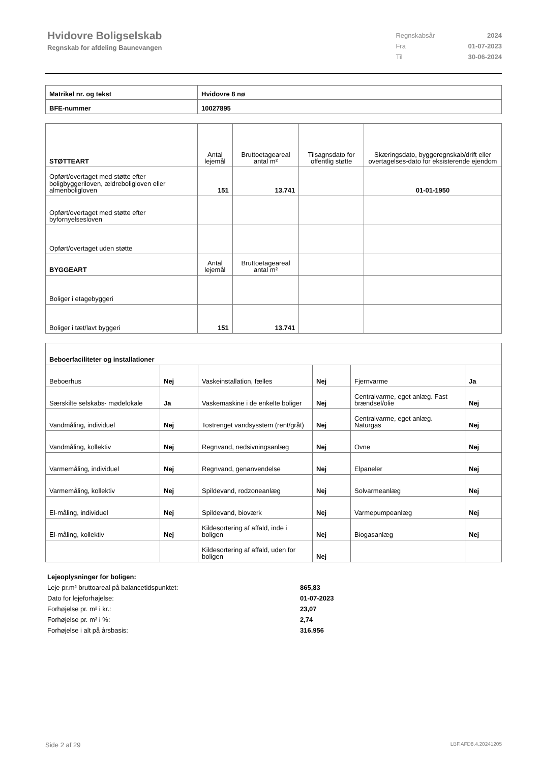Hvidovre Boligselskab
Regnskab for afdeling Baunevangen
| Regnskabsår | 2024 |
| Fra | 01-07-2023 |
| Til | 30-06-2024 |
| Matrikel nr. og tekst | Hvidovre 8 nø |
| BFE-nummer | 10027895 |
| STØTTEART | Antal lejemål | Bruttoetageareal antal m² | Tilsagnsdato for offentlig støtte | Skæringsdato, byggeregnskab/drift eller overtagelses-dato for eksisterende ejendom |
| --- | --- | --- | --- | --- |
| Opført/overtaget med støtte efter boligbyggeriloven, ældreboligloven eller almenboligloven | 151 | 13.741 | | 01-01-1950 |
| Opført/overtaget med støtte efter byfornyelsesloven | | | | |
| Opført/overtaget uden støtte | | | | |
| BYGGEART | Antal lejemål | Bruttoetageareal antal m² | | |
| Boliger i etagebyggeri | | | | |
| Boliger i tæt/lavt byggeri | 151 | 13.741 | | |
| Beboerfaciliteter og installationer | | | | | |
| Beboerhus | Nej | Vaskeinstallation, fælles | Nej | Fjernvarme | Ja |
| Særskilte selskabs- mødelokale | Ja | Vaskemaskine i de enkelte boliger | Nej | Centralvarme, eget anlæg. Fast brændsel/olie | Nej |
| Vandmåling, individuel | Nej | Tostrenget vandsysstem (rent/gråt) | Nej | Centralvarme, eget anlæg. Naturgas | Nej |
| Vandmåling, kollektiv | Nej | Regnvand, nedsivningsanlæg | Nej | Ovne | Nej |
| Varmemåling, individuel | Nej | Regnvand, genanvendelse | Nej | Elpaneler | Nej |
| Varmemåling, kollektiv | Nej | Spildevand, rodzoneanlæg | Nej | Solvarmeanlæg | Nej |
| El-måling, individuel | Nej | Spildevand, bioværk | Nej | Varmepumpeanlæg | Nej |
| El-måling, kollektiv | Nej | Kildesortering af affald, inde i boligen | Nej | Biogasanlæg | Nej |
| | | Kildesortering af affald, uden for boligen | Nej | | |
Lejeoplysninger for boligen:
Leje pr.m² bruttoareal på balancetidspunktet: 865,83
Dato for lejeforhøjelse: 01-07-2023
Forhøjelse pr. m² i kr.: 23,07
Forhøjelse pr. m² i %: 2,74
Forhøjelse i alt på årsbasis: 316.956
Side 2 af 29 LBF.AFD8.4.20241205